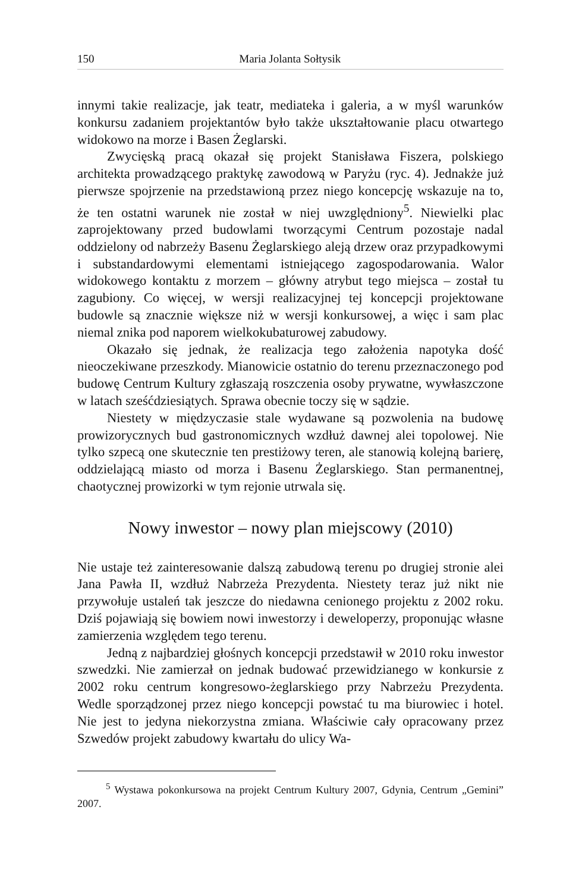150 Maria Jolanta Sołtysik
innymi takie realizacje, jak teatr, mediateka i galeria, a w myśl warunków konkursu zadaniem projektantów było także ukształtowanie placu otwartego widokowo na morze i Basen Żeglarski.
Zwycięską pracą okazał się projekt Stanisława Fiszera, polskiego architekta prowadzącego praktykę zawodową w Paryżu (ryc. 4). Jednakże już pierwsze spojrzenie na przedstawioną przez niego koncepcję wskazuje na to, że ten ostatni warunek nie został w niej uwzględniony<sup>5</sup>. Niewielki plac zaprojektowany przed budowlami tworzącymi Centrum pozostaje nadal oddzielony od nabrzeży Basenu Żeglarskiego aleją drzew oraz przypadkowymi i substandardowymi elementami istniejącego zagospodarowania. Walor widokowego kontaktu z morzem – główny atrybut tego miejsca – został tu zagubiony. Co więcej, w wersji realizacyjnej tej koncepcji projektowane budowle są znacznie większe niż w wersji konkursowej, a więc i sam plac niemal znika pod naporem wielkokubaturowej zabudowy.
Okazało się jednak, że realizacja tego założenia napotyka dość nieoczekiwane przeszkody. Mianowicie ostatnio do terenu przeznaczonego pod budowę Centrum Kultury zgłaszają roszczenia osoby prywatne, wywłaszczone w latach sześćdziesiątych. Sprawa obecnie toczy się w sądzie.
Niestety w międzyczasie stale wydawane są pozwolenia na budowę prowizorycznych bud gastronomicznych wzdłuż dawnej alei topolowej. Nie tylko szpecą one skutecznie ten prestiżowy teren, ale stanowią kolejną barierę, oddzielającą miasto od morza i Basenu Żeglarskiego. Stan permanentnej, chaotycznej prowizorki w tym rejonie utrwala się.
Nowy inwestor – nowy plan miejscowy (2010)
Nie ustaje też zainteresowanie dalszą zabudową terenu po drugiej stronie alei Jana Pawła II, wzdłuż Nabrzeża Prezydenta. Niestety teraz już nikt nie przywołuje ustaleń tak jeszcze do niedawna cenionego projektu z 2002 roku. Dziś pojawiają się bowiem nowi inwestorzy i deweloperzy, proponując własne zamierzenia względem tego terenu.
Jedną z najbardziej głośnych koncepcji przedstawił w 2010 roku inwestor szwedzki. Nie zamierzał on jednak budować przewidzianego w konkursie z 2002 roku centrum kongresowo-żeglarskiego przy Nabrzeżu Prezydenta. Wedle sporządzonej przez niego koncepcji powstać tu ma biurowiec i hotel. Nie jest to jedyna niekorzystna zmiana. Właściwie cały opracowany przez Szwedów projekt zabudowy kwartału do ulicy Wa-
<sup>5</sup> Wystawa pokonkursowa na projekt Centrum Kultury 2007, Gdynia, Centrum „Gemini” 2007.